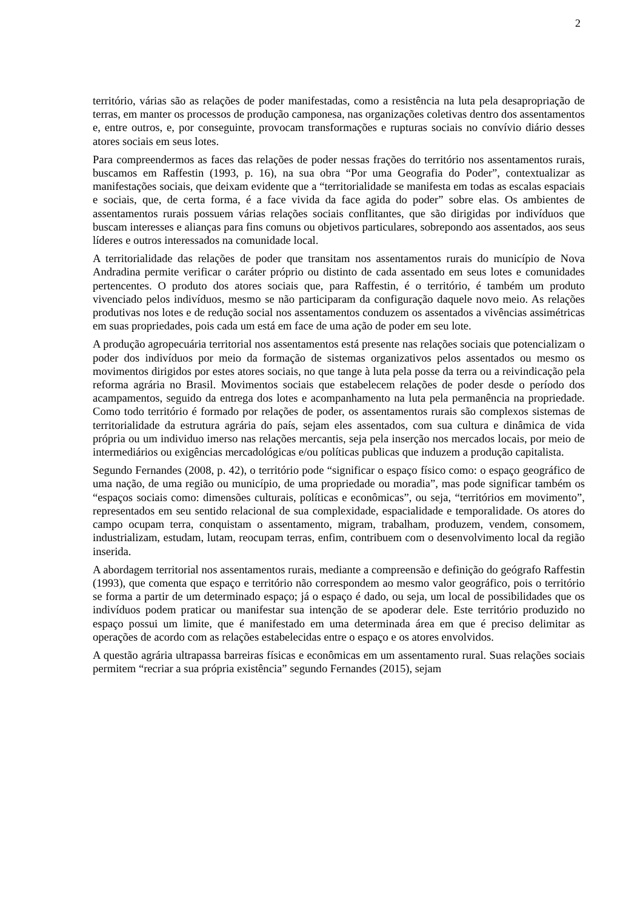2
território, várias são as relações de poder manifestadas, como a resistência na luta pela desapropriação de terras, em manter os processos de produção camponesa, nas organizações coletivas dentro dos assentamentos e, entre outros, e, por conseguinte, provocam transformações e rupturas sociais no convívio diário desses atores sociais em seus lotes.
Para compreendermos as faces das relações de poder nessas frações do território nos assentamentos rurais, buscamos em Raffestin (1993, p. 16), na sua obra “Por uma Geografia do Poder”, contextualizar as manifestações sociais, que deixam evidente que a “territorialidade se manifesta em todas as escalas espaciais e sociais, que, de certa forma, é a face vivida da face agida do poder” sobre elas. Os ambientes de assentamentos rurais possuem várias relações sociais conflitantes, que são dirigidas por indivíduos que buscam interesses e alianças para fins comuns ou objetivos particulares, sobrepondo aos assentados, aos seus líderes e outros interessados na comunidade local.
A territorialidade das relações de poder que transitam nos assentamentos rurais do município de Nova Andradina permite verificar o caráter próprio ou distinto de cada assentado em seus lotes e comunidades pertencentes. O produto dos atores sociais que, para Raffestin, é o território, é também um produto vivenciado pelos indivíduos, mesmo se não participaram da configuração daquele novo meio. As relações produtivas nos lotes e de redução social nos assentamentos conduzem os assentados a vivências assimétricas em suas propriedades, pois cada um está em face de uma ação de poder em seu lote.
A produção agropecuária territorial nos assentamentos está presente nas relações sociais que potencializam o poder dos indivíduos por meio da formação de sistemas organizativos pelos assentados ou mesmo os movimentos dirigidos por estes atores sociais, no que tange à luta pela posse da terra ou a reivindicação pela reforma agrária no Brasil. Movimentos sociais que estabelecem relações de poder desde o período dos acampamentos, seguido da entrega dos lotes e acompanhamento na luta pela permanência na propriedade. Como todo território é formado por relações de poder, os assentamentos rurais são complexos sistemas de territorialidade da estrutura agrária do país, sejam eles assentados, com sua cultura e dinâmica de vida própria ou um individuo imerso nas relações mercantis, seja pela inserção nos mercados locais, por meio de intermediários ou exigências mercadológicas e/ou políticas publicas que induzem a produção capitalista.
Segundo Fernandes (2008, p. 42), o território pode “significar o espaço físico como: o espaço geográfico de uma nação, de uma região ou município, de uma propriedade ou moradia”, mas pode significar também os “espaços sociais como: dimensões culturais, políticas e econômicas”, ou seja, “territórios em movimento”, representados em seu sentido relacional de sua complexidade, espacialidade e temporalidade. Os atores do campo ocupam terra, conquistam o assentamento, migram, trabalham, produzem, vendem, consomem, industrializam, estudam, lutam, reocupam terras, enfim, contribuem com o desenvolvimento local da região inserida.
A abordagem territorial nos assentamentos rurais, mediante a compreensão e definição do geógrafo Raffestin (1993), que comenta que espaço e território não correspondem ao mesmo valor geográfico, pois o território se forma a partir de um determinado espaço; já o espaço é dado, ou seja, um local de possibilidades que os indivíduos podem praticar ou manifestar sua intenção de se apoderar dele. Este território produzido no espaço possui um limite, que é manifestado em uma determinada área em que é preciso delimitar as operações de acordo com as relações estabelecidas entre o espaço e os atores envolvidos.
A questão agrária ultrapassa barreiras físicas e econômicas em um assentamento rural. Suas relações sociais permitem “recriar a sua própria existência” segundo Fernandes (2015), sejam